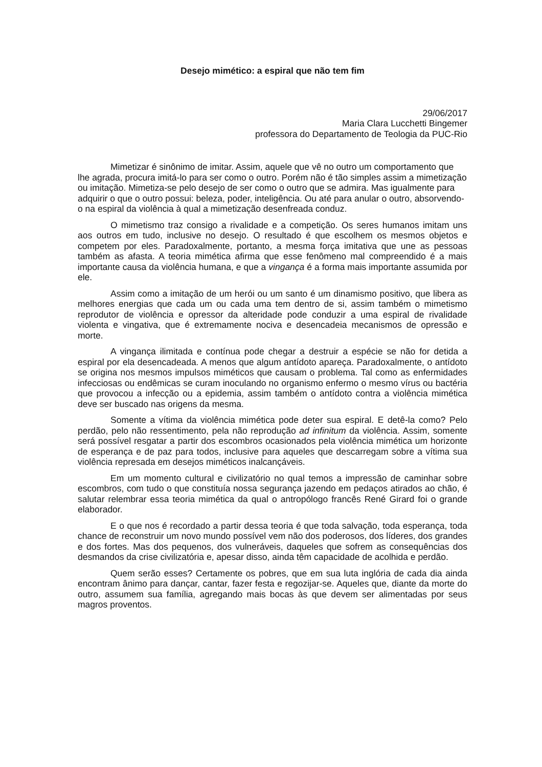Desejo mimético: a espiral que não tem fim
29/06/2017
Maria Clara Lucchetti Bingemer
professora do Departamento de Teologia da PUC-Rio
Mimetizar é sinônimo de imitar. Assim, aquele que vê no outro um comportamento que lhe agrada, procura imitá-lo para ser como o outro. Porém não é tão simples assim a mimetização ou imitação. Mimetiza-se pelo desejo de ser como o outro que se admira. Mas igualmente para adquirir o que o outro possui: beleza, poder, inteligência. Ou até para anular o outro, absorvendo-o na espiral da violência à qual a mimetização desenfreada conduz.
O mimetismo traz consigo a rivalidade e a competição. Os seres humanos imitam uns aos outros em tudo, inclusive no desejo. O resultado é que escolhem os mesmos objetos e competem por eles. Paradoxalmente, portanto, a mesma força imitativa que une as pessoas também as afasta. A teoria mimética afirma que esse fenômeno mal compreendido é a mais importante causa da violência humana, e que a vingança é a forma mais importante assumida por ele.
Assim como a imitação de um herói ou um santo é um dinamismo positivo, que libera as melhores energias que cada um ou cada uma tem dentro de si, assim também o mimetismo reprodutor de violência e opressor da alteridade pode conduzir a uma espiral de rivalidade violenta e vingativa, que é extremamente nociva e desencadeia mecanismos de opressão e morte.
A vingança ilimitada e contínua pode chegar a destruir a espécie se não for detida a espiral por ela desencadeada. A menos que algum antídoto apareça. Paradoxalmente, o antídoto se origina nos mesmos impulsos miméticos que causam o problema. Tal como as enfermidades infecciosas ou endêmicas se curam inoculando no organismo enfermo o mesmo vírus ou bactéria que provocou a infecção ou a epidemia, assim também o antídoto contra a violência mimética deve ser buscado nas origens da mesma.
Somente a vítima da violência mimética pode deter sua espiral. E detê-la como? Pelo perdão, pelo não ressentimento, pela não reprodução ad infinitum da violência. Assim, somente será possível resgatar a partir dos escombros ocasionados pela violência mimética um horizonte de esperança e de paz para todos, inclusive para aqueles que descarregam sobre a vítima sua violência represada em desejos miméticos inalcançáveis.
Em um momento cultural e civilizatório no qual temos a impressão de caminhar sobre escombros, com tudo o que constituía nossa segurança jazendo em pedaços atirados ao chão, é salutar relembrar essa teoria mimética da qual o antropólogo francês René Girard foi o grande elaborador.
E o que nos é recordado a partir dessa teoria é que toda salvação, toda esperança, toda chance de reconstruir um novo mundo possível vem não dos poderosos, dos líderes, dos grandes e dos fortes. Mas dos pequenos, dos vulneráveis, daqueles que sofrem as consequências dos desmandos da crise civilizatória e, apesar disso, ainda têm capacidade de acolhida e perdão.
Quem serão esses? Certamente os pobres, que em sua luta inglória de cada dia ainda encontram ânimo para dançar, cantar, fazer festa e regozijar-se. Aqueles que, diante da morte do outro, assumem sua família, agregando mais bocas às que devem ser alimentadas por seus magros proventos.